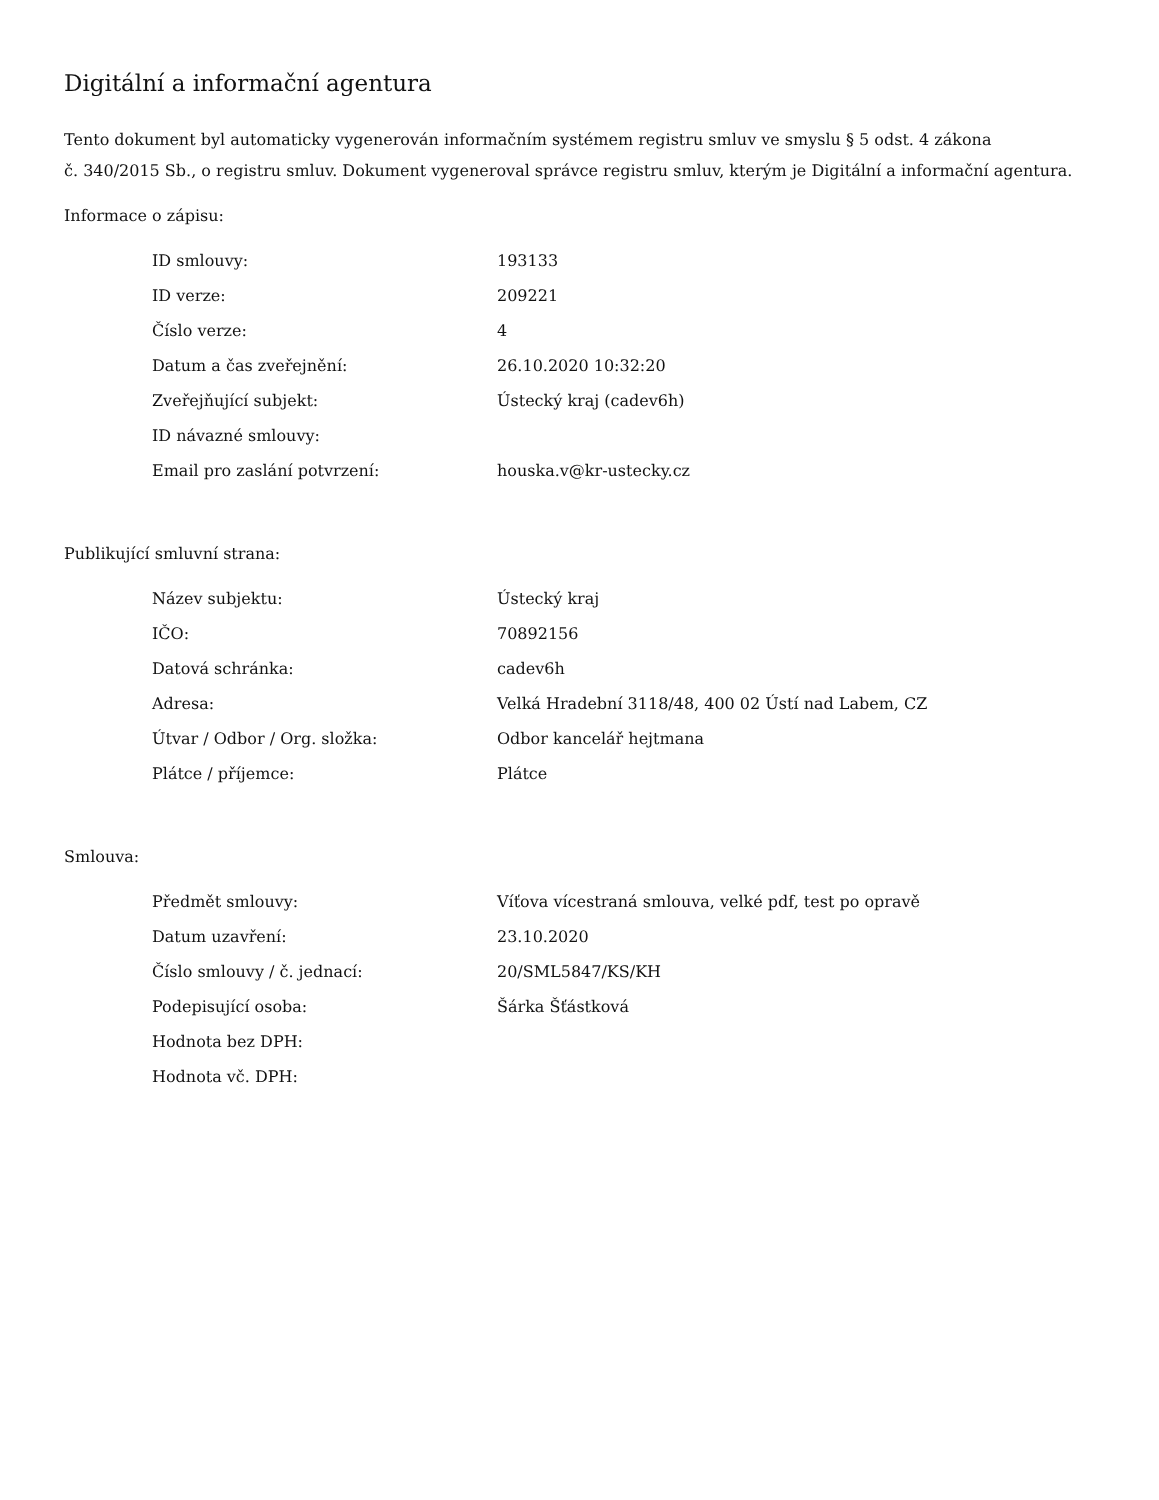Digitální a informační agentura
Tento dokument byl automaticky vygenerován informačním systémem registru smluv ve smyslu § 5 odst. 4 zákona
č. 340/2015 Sb., o registru smluv. Dokument vygeneroval správce registru smluv, kterým je Digitální a informační agentura.
Informace o zápisu:
| ID smlouvy: | 193133 |
| ID verze: | 209221 |
| Číslo verze: | 4 |
| Datum a čas zveřejnění: | 26.10.2020 10:32:20 |
| Zveřejňující subjekt: | Ústecký kraj (cadev6h) |
| ID návazné smlouvy: | |
| Email pro zaslání potvrzení: | houska.v@kr-ustecky.cz |
Publikující smluvní strana:
| Název subjektu: | Ústecký kraj |
| IČO: | 70892156 |
| Datová schránka: | cadev6h |
| Adresa: | Velká Hradební 3118/48, 400 02 Ústí nad Labem, CZ |
| Útvar / Odbor / Org. složka: | Odbor kancelář hejtmana |
| Plátce / příjemce: | Plátce |
Smlouva:
| Předmět smlouvy: | Víťova vícestraná smlouva, velké pdf, test po opravě |
| Datum uzavření: | 23.10.2020 |
| Číslo smlouvy / č. jednací: | 20/SML5847/KS/KH |
| Podepisující osoba: | Šárka Šťástková |
| Hodnota bez DPH: | |
| Hodnota vč. DPH: | |